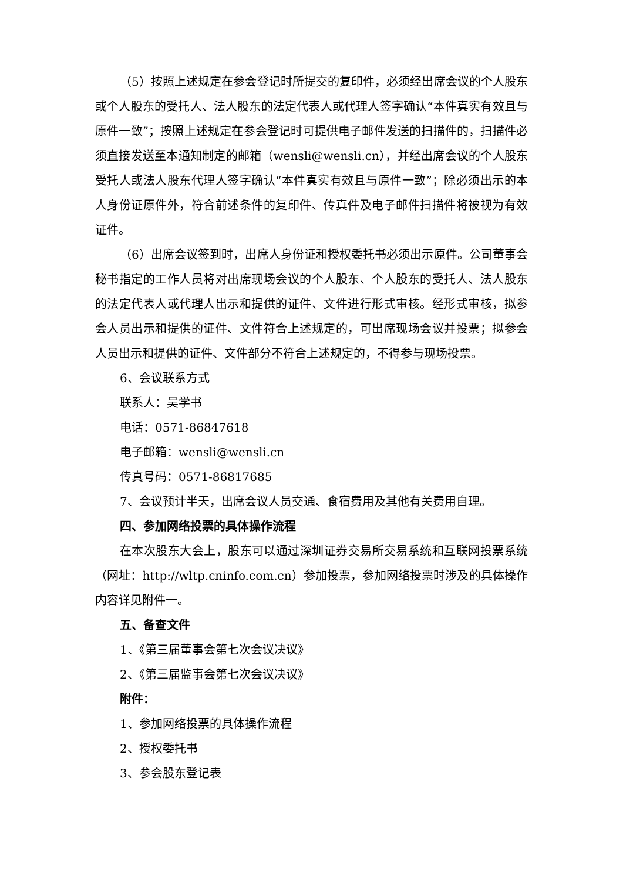（5）按照上述规定在参会登记时所提交的复印件，必须经出席会议的个人股东或个人股东的受托人、法人股东的法定代表人或代理人签字确认“本件真实有效且与原件一致”；按照上述规定在参会登记时可提供电子邮件发送的扫描件的，扫描件必须直接发送至本通知制定的邮箱（wensli@wensli.cn），并经出席会议的个人股东受托人或法人股东代理人签字确认“本件真实有效且与原件一致”；除必须出示的本人身份证原件外，符合前述条件的复印件、传真件及电子邮件扫描件将被视为有效证件。
（6）出席会议签到时，出席人身份证和授权委托书必须出示原件。公司董事会秘书指定的工作人员将对出席现场会议的个人股东、个人股东的受托人、法人股东的法定代表人或代理人出示和提供的证件、文件进行形式审核。经形式审核，拟参会人员出示和提供的证件、文件符合上述规定的，可出席现场会议并投票；拟参会人员出示和提供的证件、文件部分不符合上述规定的，不得参与现场投票。
6、会议联系方式
联系人：吴学书
电话：0571-86847618
电子邮箱：wensli@wensli.cn
传真号码：0571-86817685
7、会议预计半天，出席会议人员交通、食宿费用及其他有关费用自理。
四、参加网络投票的具体操作流程
在本次股东大会上，股东可以通过深圳证券交易所交易系统和互联网投票系统（网址：http://wltp.cninfo.com.cn）参加投票，参加网络投票时涉及的具体操作内容详见附件一。
五、备查文件
1、《第三届董事会第七次会议决议》
2、《第三届监事会第七次会议决议》
附件：
1、参加网络投票的具体操作流程
2、授权委托书
3、参会股东登记表